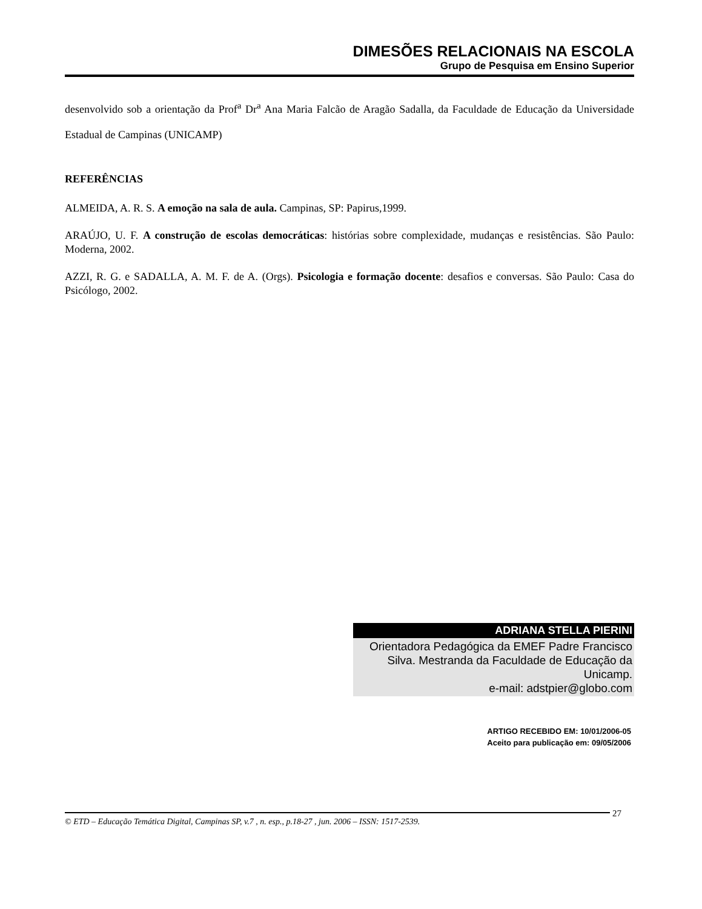DIMESÕES RELACIONAIS NA ESCOLA
Grupo de Pesquisa em Ensino Superior
desenvolvido sob a orientação da Prof<sup>a</sup> Dr<sup>a</sup> Ana Maria Falcão de Aragão Sadalla, da Faculdade de Educação da Universidade Estadual de Campinas (UNICAMP)
REFERÊNCIAS
ALMEIDA, A. R. S. A emoção na sala de aula. Campinas, SP: Papirus,1999.
ARAÚJO, U. F. A construção de escolas democráticas: histórias sobre complexidade, mudanças e resistências. São Paulo: Moderna, 2002.
AZZI, R. G. e SADALLA, A. M. F. de A. (Orgs). Psicologia e formação docente: desafios e conversas. São Paulo: Casa do Psicólogo, 2002.
ADRIANA STELLA PIERINI
Orientadora Pedagógica da EMEF Padre Francisco Silva. Mestranda da Faculdade de Educação da Unicamp.
e-mail: adstpier@globo.com
ARTIGO RECEBIDO EM: 10/01/2006-05
Aceito para publicação em: 09/05/2006
© ETD – Educação Temática Digital, Campinas SP, v.7 , n. esp., p.18-27 , jun. 2006 – ISSN: 1517-2539.
27